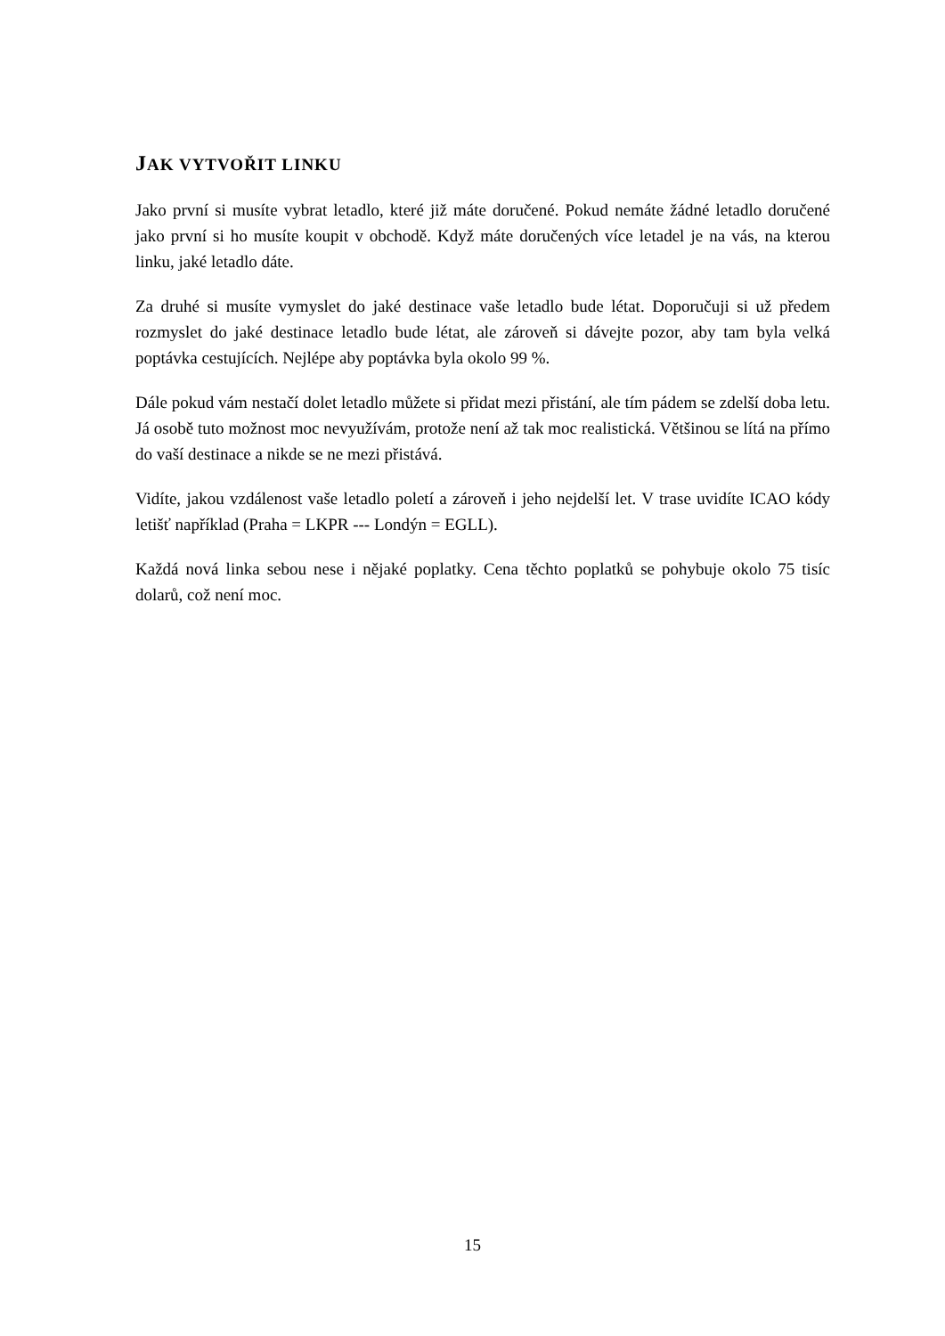JAK VYTVOŘIT LINKU
Jako první si musíte vybrat letadlo, které již máte doručené. Pokud nemáte žádné letadlo doručené jako první si ho musíte koupit v obchodě. Když máte doručených více letadel je na vás, na kterou linku, jaké letadlo dáte.
Za druhé si musíte vymyslet do jaké destinace vaše letadlo bude létat. Doporučuji si už předem rozmyslet do jaké destinace letadlo bude létat, ale zároveň si dávejte pozor, aby tam byla velká poptávka cestujících. Nejlépe aby poptávka byla okolo 99 %.
Dále pokud vám nestačí dolet letadlo můžete si přidat mezi přistání, ale tím pádem se zdelší doba letu. Já osobě tuto možnost moc nevyužívám, protože není až tak moc realistická. Většinou se lítá na přímo do vaší destinace a nikde se ne mezi přistává.
Vidíte, jakou vzdálenost vaše letadlo poletí a zároveň i jeho nejdelší let. V trase uvidíte ICAO kódy letišť například (Praha = LKPR --- Londýn = EGLL).
Každá nová linka sebou nese i nějaké poplatky. Cena těchto poplatků se pohybuje okolo 75 tisíc dolarů, což není moc.
15